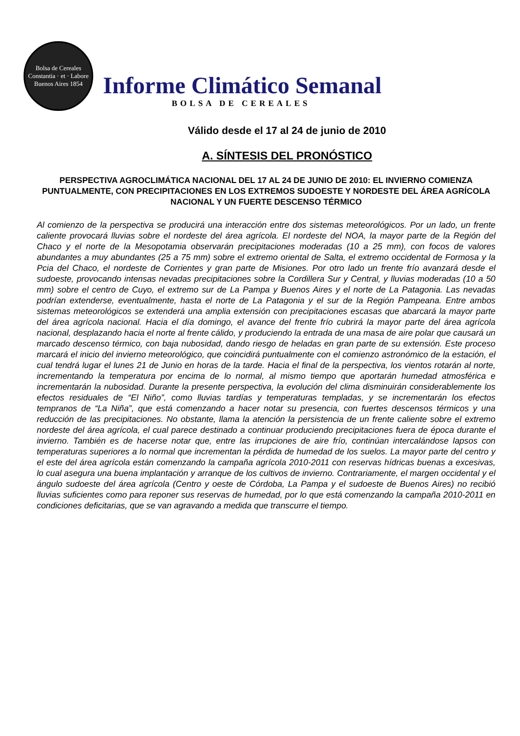Bolsa de Cereales
Constantia · et · Labore
Buenos Aires 1854
Informe Climático Semanal
BOLSA DE CEREALES
Válido desde el 17 al 24 de junio de 2010
A. SÍNTESIS DEL PRONÓSTICO
PERSPECTIVA AGROCLIMÁTICA NACIONAL DEL 17 AL 24 DE JUNIO DE 2010: EL INVIERNO COMIENZA PUNTUALMENTE, CON PRECIPITACIONES EN LOS EXTREMOS SUDOESTE Y NORDESTE DEL ÁREA AGRÍCOLA NACIONAL Y UN FUERTE DESCENSO TÉRMICO
Al comienzo de la perspectiva se producirá una interacción entre dos sistemas meteorológicos. Por un lado, un frente caliente provocará lluvias sobre el nordeste del área agrícola. El nordeste del NOA, la mayor parte de la Región del Chaco y el norte de la Mesopotamia observarán precipitaciones moderadas (10 a 25 mm), con focos de valores abundantes a muy abundantes (25 a 75 mm) sobre el extremo oriental de Salta, el extremo occidental de Formosa y la Pcia del Chaco, el nordeste de Corrientes y gran parte de Misiones. Por otro lado un frente frío avanzará desde el sudoeste, provocando intensas nevadas precipitaciones sobre la Cordillera Sur y Central, y lluvias moderadas (10 a 50 mm) sobre el centro de Cuyo, el extremo sur de La Pampa y Buenos Aires y el norte de La Patagonia. Las nevadas podrían extenderse, eventualmente, hasta el norte de La Patagonia y el sur de la Región Pampeana. Entre ambos sistemas meteorológicos se extenderá una amplia extensión con precipitaciones escasas que abarcará la mayor parte del área agrícola nacional. Hacia el día domingo, el avance del frente frío cubrirá la mayor parte del área agrícola nacional, desplazando hacia el norte al frente cálido, y produciendo la entrada de una masa de aire polar que causará un marcado descenso térmico, con baja nubosidad, dando riesgo de heladas en gran parte de su extensión. Este proceso marcará el inicio del invierno meteorológico, que coincidirá puntualmente con el comienzo astronómico de la estación, el cual tendrá lugar el lunes 21 de Junio en horas de la tarde. Hacia el final de la perspectiva, los vientos rotarán al norte, incrementando la temperatura por encima de lo normal, al mismo tiempo que aportarán humedad atmosférica e incrementarán la nubosidad. Durante la presente perspectiva, la evolución del clima disminuirán considerablemente los efectos residuales de “El Niño”, como lluvias tardías y temperaturas templadas, y se incrementarán los efectos tempranos de “La Niña”, que está comenzando a hacer notar su presencia, con fuertes descensos térmicos y una reducción de las precipitaciones. No obstante, llama la atención la persistencia de un frente caliente sobre el extremo nordeste del área agrícola, el cual parece destinado a continuar produciendo precipitaciones fuera de época durante el invierno. También es de hacerse notar que, entre las irrupciones de aire frío, continúan intercalándose lapsos con temperaturas superiores a lo normal que incrementan la pérdida de humedad de los suelos. La mayor parte del centro y el este del área agrícola están comenzando la campaña agrícola 2010-2011 con reservas hídricas buenas a excesivas, lo cual asegura una buena implantación y arranque de los cultivos de invierno. Contrariamente, el margen occidental y el ángulo sudoeste del área agrícola (Centro y oeste de Córdoba, La Pampa y el sudoeste de Buenos Aires) no recibió lluvias suficientes como para reponer sus reservas de humedad, por lo que está comenzando la campaña 2010-2011 en condiciones deficitarias, que se van agravando a medida que transcurre el tiempo.